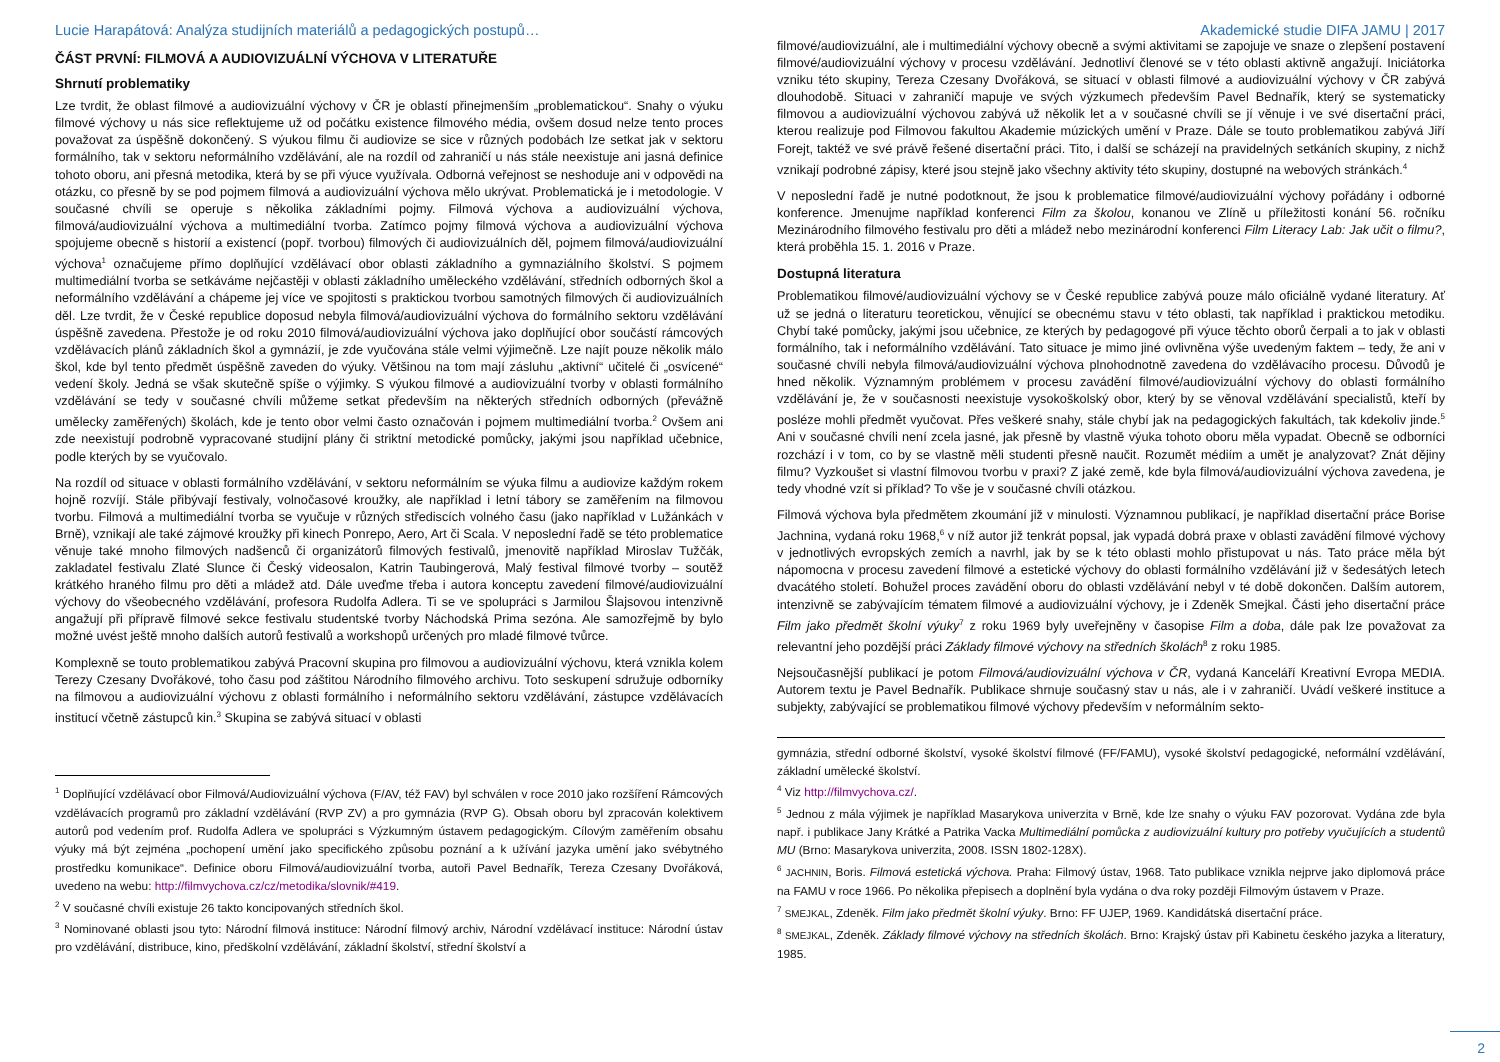Lucie Harapátová: Analýza studijních materiálů a pedagogických postupů… Akademické studie DIFA JAMU | 2017
ČÁST PRVNÍ: FILMOVÁ A AUDIOVIZUÁLNÍ VÝCHOVA V LITERATUŘE
Shrnutí problematiky
Lze tvrdit, že oblast filmové a audiovizuální výchovy v ČR je oblastí přinejmenším „problematickou“. Snahy o výuku filmové výchovy u nás sice reflektujeme už od počátku existence filmového média, ovšem dosud nelze tento proces považovat za úspěšně dokončený. S výukou filmu či audiovize se sice v různých podobách lze setkat jak v sektoru formálního, tak v sektoru neformálního vzdělávání, ale na rozdíl od zahraničí u nás stále neexistuje ani jasná definice tohoto oboru, ani přesná metodika, která by se při výuce využívala. Odborná veřejnost se neshoduje ani v odpovědi na otázku, co přesně by se pod pojmem filmová a audiovizuální výchova mělo ukrývat. Problematická je i metodologie. V současné chvíli se operuje s několika základními pojmy. Filmová výchova a audiovizuální výchova, filmová/audiovizuální výchova a multimediální tvorba. Zatímco pojmy filmová výchova a audiovizuální výchova spojujeme obecně s historií a existencí (popř. tvorbou) filmových či audiovizuálních děl, pojmem filmová/audiovizuální výchova<sup>1</sup> označujeme přímo doplňující vzdělávací obor oblasti základního a gymnaziálního školství. S pojmem multimediální tvorba se setkáváme nejčastěji v oblasti základního uměleckého vzdělávání, středních odborných škol a neformálního vzdělávání a chápeme jej více ve spojitosti s praktickou tvorbou samotných filmových či audiovizuálních děl. Lze tvrdit, že v České republice doposud nebyla filmová/audiovizuální výchova do formálního sektoru vzdělávání úspěšně zavedena. Přestože je od roku 2010 filmová/audiovizuální výchova jako doplňující obor součástí rámcových vzdělávacích plánů základních škol a gymnázií, je zde vyučována stále velmi výjimečně. Lze najít pouze několik málo škol, kde byl tento předmět úspěšně zaveden do výuky. Většinou na tom mají zásluhu „aktivní“ učitelé či „osvícené“ vedení školy. Jedná se však skutečně spíše o výjimky. S výukou filmové a audiovizuální tvorby v oblasti formálního vzdělávání se tedy v současné chvíli můžeme setkat především na některých středních odborných (převážně umělecky zaměřených) školách, kde je tento obor velmi často označován i pojmem multimediální tvorba.<sup>2</sup> Ovšem ani zde neexistují podrobně vypracované studijní plány či striktní metodické pomůcky, jakými jsou například učebnice, podle kterých by se vyučovalo.
Na rozdíl od situace v oblasti formálního vzdělávání, v sektoru neformálním se výuka filmu a audiovize každým rokem hojně rozvíjí. Stále přibývají festivaly, volnočasové kroužky, ale například i letní tábory se zaměřením na filmovou tvorbu. Filmová a multimediální tvorba se vyučuje v různých střediscích volného času (jako například v Lužánkách v Brně), vznikají ale také zájmové kroužky při kinech Ponrepo, Aero, Art či Scala. V neposlední řadě se této problematice věnuje také mnoho filmových nadšenců či organizátorů filmových festivalů, jmenovitě například Miroslav Tužčák, zakladatel festivalu Zlaté Slunce či Český videosalon, Katrin Taubingerová, Malý festival filmové tvorby – soutěž krátkého hraného filmu pro děti a mládež atd. Dále uveďme třeba i autora konceptu zavedení filmové/audiovizuální výchovy do všeobecného vzdělávání, profesora Rudolfa Adlera. Ti se ve spolupráci s Jarmilou Šlajsovou intenzivně angažují při přípravě filmové sekce festivalu studentské tvorby Náchodská Prima sezóna. Ale samozřejmě by bylo možné uvést ještě mnoho dalších autorů festivalů a workshopů určených pro mladé filmové tvůrce.
Komplexně se touto problematikou zabývá Pracovní skupina pro filmovou a audiovizuální výchovu, která vznikla kolem Terezy Czesany Dvořákové, toho času pod záštitou Národního filmového archivu. Toto seskupení sdružuje odborníky na filmovou a audiovizuální výchovu z oblasti formálního i neformálního sektoru vzdělávání, zástupce vzdělávacích institucí včetně zástupců kin.<sup>3</sup> Skupina se zabývá situací v oblasti
<sup>1</sup> Doplňující vzdělávací obor Filmová/Audiovizuální výchova (F/AV, též FAV) byl schválen v roce 2010 jako rozšíření Rámcových vzdělávacích programů pro základní vzdělávání (RVP ZV) a pro gymnázia (RVP G). Obsah oboru byl zpracován kolektivem autorů pod vedením prof. Rudolfa Adlera ve spolupráci s Výzkumným ústavem pedagogickým. Cílovým zaměřením obsahu výuky má být zejména „pochopení umění jako specifického způsobu poznání a k užívání jazyka umění jako svébytného prostředku komunikace“. Definice oboru Filmová/audiovizuální tvorba, autoři Pavel Bednařík, Tereza Czesany Dvořáková, uvedeno na webu: http://filmvychova.cz/cz/metodika/slovnik/#419.
<sup>2</sup> V současné chvíli existuje 26 takto koncipovaných středních škol.
<sup>3</sup> Nominované oblasti jsou tyto: Národní filmová instituce: Národní filmový archiv, Národní vzdělávací instituce: Národní ústav pro vzdělávání, distribuce, kino, předškolní vzdělávání, základní školství, střední školství a
filmové/audiovizuální, ale i multimediální výchovy obecně a svými aktivitami se zapojuje ve snaze o zlepšení postavení filmové/audiovizuální výchovy v procesu vzdělávání. Jednotliví členové se v této oblasti aktivně angažují. Iniciátorka vzniku této skupiny, Tereza Czesany Dvořáková, se situací v oblasti filmové a audiovizuální výchovy v ČR zabývá dlouhodobě. Situaci v zahraničí mapuje ve svých výzkumech především Pavel Bednařík, který se systematicky filmovou a audiovizuální výchovou zabývá už několik let a v současné chvíli se jí věnuje i ve své disertační práci, kterou realizuje pod Filmovou fakultou Akademie múzických umění v Praze. Dále se touto problematikou zabývá Jiří Forejt, taktéž ve své právě řešené disertační práci. Tito, i další se scházejí na pravidelných setkáních skupiny, z nichž vznikají podrobné zápisy, které jsou stejně jako všechny aktivity této skupiny, dostupné na webových stránkách.<sup>4</sup>
V neposlední řadě je nutné podotknout, že jsou k problematice filmové/audiovizuální výchovy pořádány i odborné konference. Jmenujme například konferenci Film za školou, konanou ve Zlíně u příležitosti konání 56. ročníku Mezinárodního filmového festivalu pro děti a mládež nebo mezinárodní konferenci Film Literacy Lab: Jak učit o filmu?, která proběhla 15. 1. 2016 v Praze.
Dostupná literatura
Problematikou filmové/audiovizuální výchovy se v České republice zabývá pouze málo oficiálně vydané literatury. Ať už se jedná o literaturu teoretickou, věnující se obecnému stavu v této oblasti, tak například i praktickou metodiku. Chybí také pomůcky, jakými jsou učebnice, ze kterých by pedagogové při výuce těchto oborů čerpali a to jak v oblasti formálního, tak i neformálního vzdělávání. Tato situace je mimo jiné ovlivněna výše uvedeným faktem – tedy, že ani v současné chvíli nebyla filmová/audiovizuální výchova plnohodnotně zavedena do vzdělávacího procesu. Důvodů je hned několik. Významným problémem v procesu zavádění filmové/audiovizuální výchovy do oblasti formálního vzdělávání je, že v současnosti neexistuje vysokoškolský obor, který by se věnoval vzdělávání specialistů, kteří by posléze mohli předmět vyučovat. Přes veškeré snahy, stále chybí jak na pedagogických fakultách, tak kdekoliv jinde.<sup>5</sup> Ani v současné chvíli není zcela jasné, jak přesně by vlastně výuka tohoto oboru měla vypadat. Obecně se odborníci rozchází i v tom, co by se vlastně měli studenti přesně naučit. Rozumět médiím a umět je analyzovat? Znát dějiny filmu? Vyzkoušet si vlastní filmovou tvorbu v praxi? Z jaké země, kde byla filmová/audiovizuální výchova zavedena, je tedy vhodné vzít si příklad? To vše je v současné chvíli otázkou.
Filmová výchova byla předmětem zkoumání již v minulosti. Významnou publikací, je například disertační práce Borise Jachnina, vydaná roku 1968,<sup>6</sup> v níž autor již tenkrát popsal, jak vypadá dobrá praxe v oblasti zavádění filmové výchovy v jednotlivých evropských zemích a navrhl, jak by se k této oblasti mohlo přistupovat u nás. Tato práce měla být nápomocna v procesu zavedení filmové a estetické výchovy do oblasti formálního vzdělávání již v šedesátých letech dvacátého století. Bohužel proces zavádění oboru do oblasti vzdělávání nebyl v té době dokončen. Dalším autorem, intenzivně se zabývajícím tématem filmové a audiovizuální výchovy, je i Zdeněk Smejkal. Části jeho disertační práce Film jako předmět školní výuky<sup>7</sup> z roku 1969 byly uveřejněny v časopise Film a doba, dále pak lze považovat za relevantní jeho pozdější práci Základy filmové výchovy na středních školách<sup>8</sup> z roku 1985.
Nejsoučasnější publikací je potom Filmová/audiovizuální výchova v ČR, vydaná Kanceláří Kreativní Evropa MEDIA. Autorem textu je Pavel Bednařík. Publikace shrnuje současný stav u nás, ale i v zahraničí. Uvádí veškeré instituce a subjekty, zabývající se problematikou filmové výchovy především v neformálním sekto-
gymnázia, střední odborné školství, vysoké školství filmové (FF/FAMU), vysoké školství pedagogické, neformální vzdělávání, základní umělecké školství.
<sup>4</sup> Viz http://filmvychova.cz/.
<sup>5</sup> Jednou z mála výjimek je například Masarykova univerzita v Brně, kde lze snahy o výuku FAV pozorovat. Vydána zde byla např. i publikace Jany Krátké a Patrika Vacka Multimediální pomůcka z audiovizuální kultury pro potřeby vyučujících a studentů MU (Brno: Masarykova univerzita, 2008. ISSN 1802-128X).
<sup>6</sup> JACHNIN, Boris. Filmová estetická výchova. Praha: Filmový ústav, 1968. Tato publikace vznikla nejprve jako diplomová práce na FAMU v roce 1966. Po několika přepisech a doplnění byla vydána o dva roky později Filmovým ústavem v Praze.
<sup>7</sup> SMEJKAL, Zdeněk. Film jako předmět školní výuky. Brno: FF UJEP, 1969. Kandidátská disertační práce.
<sup>8</sup> SMEJKAL, Zdeněk. Základy filmové výchovy na středních školách. Brno: Krajský ústav při Kabinetu českého jazyka a literatury, 1985.
2